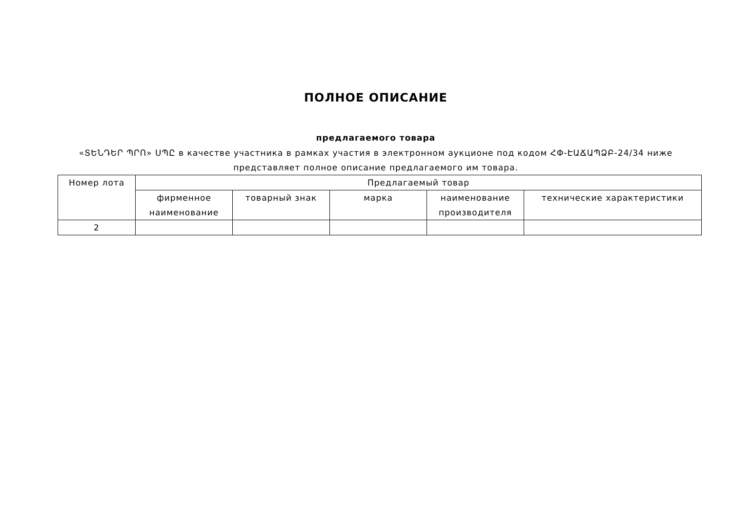ПОЛНОЕ ОПИСАНИЕ
предлагаемого товара
«ՏԵՆԴԵՐ ՊՐՈ» ՍՊԸ в качестве участника в рамках участия в электронном аукционе под кодом ՀՓ-ԷԱՃԱՊՁԲ-24/34 ниже представляет полное описание предлагаемого им товара.
| Номер лота | Предлагаемый товар | | | | |
| --- | --- | --- | --- | --- | --- |
| | фирменное наименование | товарный знак | марка | наименование производителя | технические характеристики |
| 2 | | | | | |